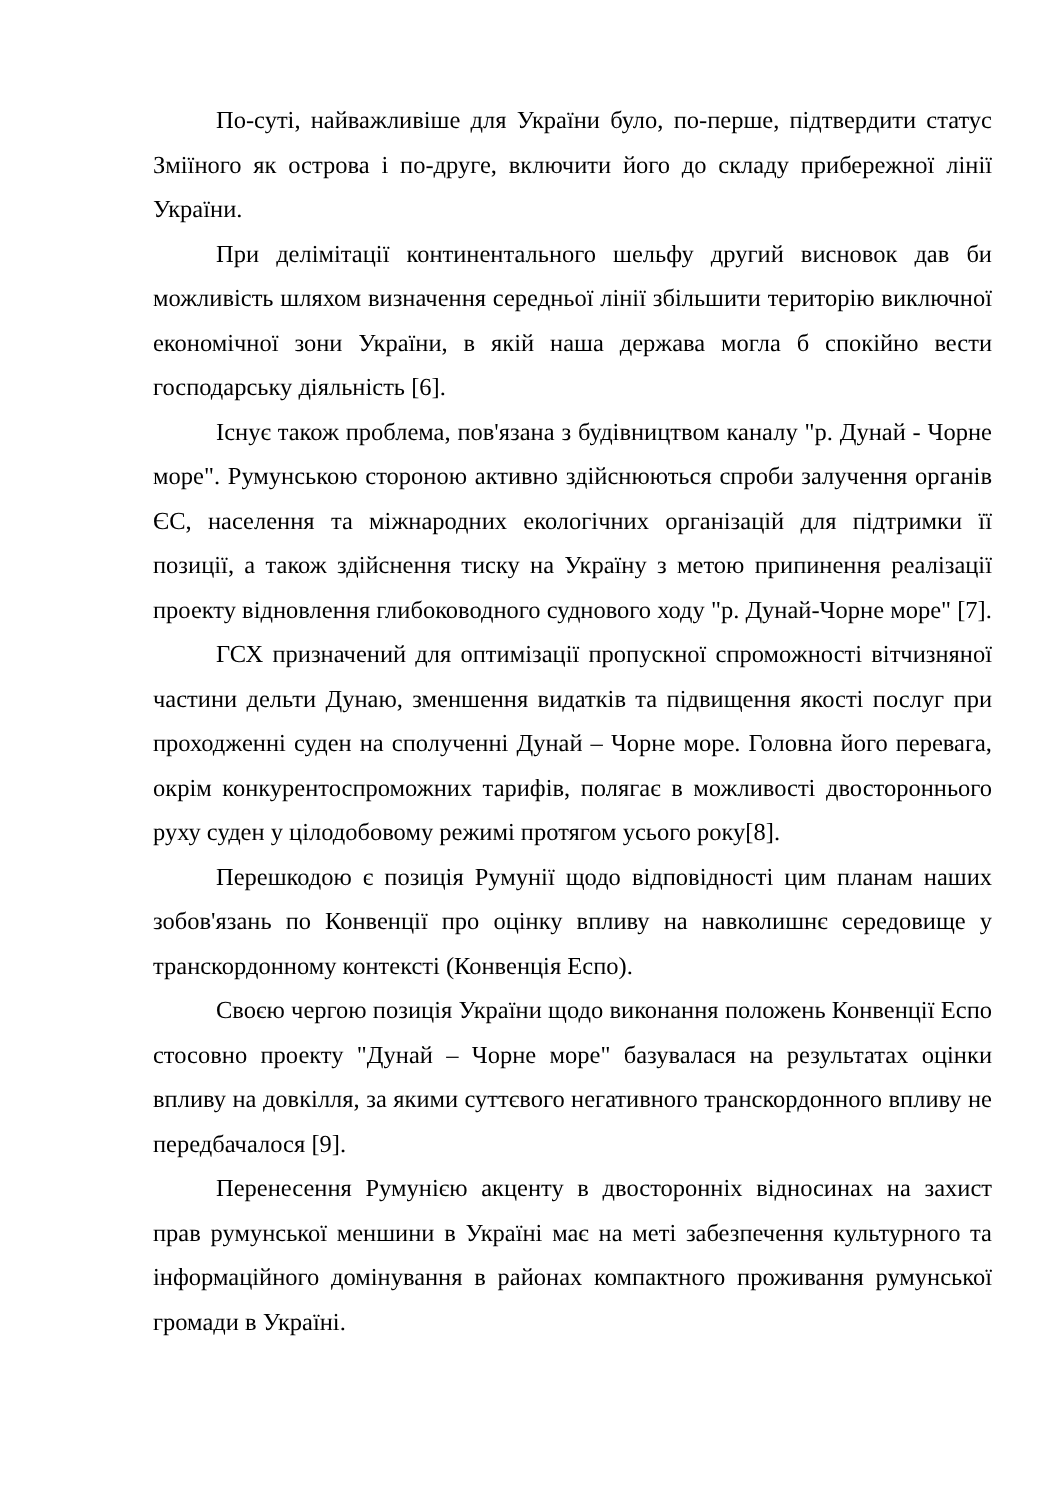По-суті, найважливіше для України було, по-перше, підтвердити статус Зміїного як острова і по-друге, включити його до складу прибережної лінії України.
При делімітації континентального шельфу другий висновок дав би можливість шляхом визначення середньої лінії збільшити територію виключної економічної зони України, в якій наша держава могла б спокійно вести господарську діяльність [6].
Існує також проблема, пов'язана з будівництвом каналу "р. Дунай - Чорне море". Румунською стороною активно здійснюються спроби залучення органів ЄС, населення та міжнародних екологічних організацій для підтримки її позиції, а також здійснення тиску на Україну з метою припинення реалізації проекту відновлення глибоководного суднового ходу "р. Дунай-Чорне море" [7].
ГСХ призначений для оптимізації пропускної спроможності вітчизняної частини дельти Дунаю, зменшення видатків та підвищення якості послуг при проходженні суден на сполученні Дунай – Чорне море. Головна його перевага, окрім конкурентоспроможних тарифів, полягає в можливості двостороннього руху суден у цілодобовому режимі протягом усього року[8].
Перешкодою є позиція Румунії щодо відповідності цим планам наших зобов'язань по Конвенції про оцінку впливу на навколишнє середовище у транскордонному контексті (Конвенція Еспо).
Своєю чергою позиція України щодо виконання положень Конвенції Еспо стосовно проекту "Дунай – Чорне море" базувалася на результатах оцінки впливу на довкілля, за якими суттєвого негативного транскордонного впливу не передбачалося [9].
Перенесення Румунією акценту в двосторонніх відносинах на захист прав румунської меншини в Україні має на меті забезпечення культурного та інформаційного домінування в районах компактного проживання румунської громади в Україні.